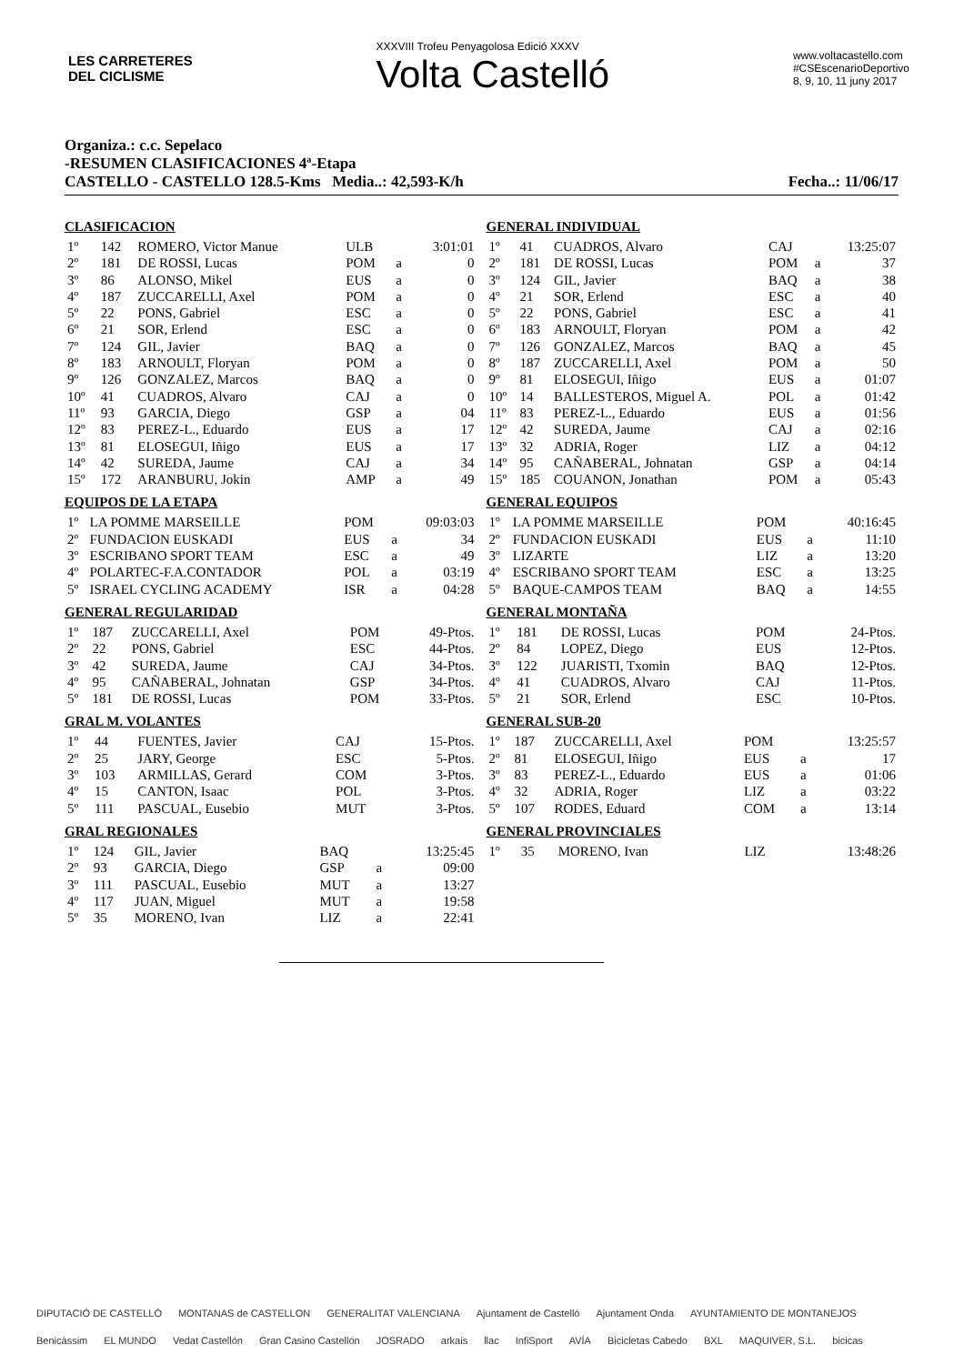LES CARRETERES
DEL CICLISME
XXXVIII Trofeu Penyagolosa Edició XXXV
Volta Castelló
www.voltacastello.com
#CSEscenarioDeportivo
8, 9, 10, 11 juny 2017
Organiza.: c.c. Sepelaco
-RESUMEN CLASIFICACIONES 4ª-Etapa
CASTELLO - CASTELLO 128.5-Kms Media..: 42,593-K/h
Fecha..: 11/06/17
CLASIFICACION
| 1º | 142 | ROMERO, Victor Manue | ULB | | 3:01:01 |
| 2º | 181 | DE ROSSI, Lucas | POM | a | 0 |
| 3º | 86 | ALONSO, Mikel | EUS | a | 0 |
| 4º | 187 | ZUCCARELLI, Axel | POM | a | 0 |
| 5º | 22 | PONS, Gabriel | ESC | a | 0 |
| 6º | 21 | SOR, Erlend | ESC | a | 0 |
| 7º | 124 | GIL, Javier | BAQ | a | 0 |
| 8º | 183 | ARNOULT, Floryan | POM | a | 0 |
| 9º | 126 | GONZALEZ, Marcos | BAQ | a | 0 |
| 10º | 41 | CUADROS, Alvaro | CAJ | a | 0 |
| 11º | 93 | GARCIA, Diego | GSP | a | 04 |
| 12º | 83 | PEREZ-L., Eduardo | EUS | a | 17 |
| 13º | 81 | ELOSEGUI, Iñigo | EUS | a | 17 |
| 14º | 42 | SUREDA, Jaume | CAJ | a | 34 |
| 15º | 172 | ARANBURU, Jokin | AMP | a | 49 |
EQUIPOS DE LA ETAPA
| 1º | LA POMME MARSEILLE | POM | | 09:03:03 |
| 2º | FUNDACION EUSKADI | EUS | a | 34 |
| 3º | ESCRIBANO SPORT TEAM | ESC | a | 49 |
| 4º | POLARTEC-F.A.CONTADOR | POL | a | 03:19 |
| 5º | ISRAEL CYCLING ACADEMY | ISR | a | 04:28 |
GENERAL REGULARIDAD
| 1º | 187 | ZUCCARELLI, Axel | POM | 49-Ptos. |
| 2º | 22 | PONS, Gabriel | ESC | 44-Ptos. |
| 3º | 42 | SUREDA, Jaume | CAJ | 34-Ptos. |
| 4º | 95 | CAÑABERAL, Johnatan | GSP | 34-Ptos. |
| 5º | 181 | DE ROSSI, Lucas | POM | 33-Ptos. |
GRAL M. VOLANTES
| 1º | 44 | FUENTES, Javier | CAJ | 15-Ptos. |
| 2º | 25 | JARY, George | ESC | 5-Ptos. |
| 3º | 103 | ARMILLAS, Gerard | COM | 3-Ptos. |
| 4º | 15 | CANTON, Isaac | POL | 3-Ptos. |
| 5º | 111 | PASCUAL, Eusebio | MUT | 3-Ptos. |
GRAL REGIONALES
| 1º | 124 | GIL, Javier | BAQ | | 13:25:45 |
| 2º | 93 | GARCIA, Diego | GSP | a | 09:00 |
| 3º | 111 | PASCUAL, Eusebio | MUT | a | 13:27 |
| 4º | 117 | JUAN, Miguel | MUT | a | 19:58 |
| 5º | 35 | MORENO, Ivan | LIZ | a | 22:41 |
GENERAL INDIVIDUAL
| 1º | 41 | CUADROS, Alvaro | CAJ | | 13:25:07 |
| 2º | 181 | DE ROSSI, Lucas | POM | a | 37 |
| 3º | 124 | GIL, Javier | BAQ | a | 38 |
| 4º | 21 | SOR, Erlend | ESC | a | 40 |
| 5º | 22 | PONS, Gabriel | ESC | a | 41 |
| 6º | 183 | ARNOULT, Floryan | POM | a | 42 |
| 7º | 126 | GONZALEZ, Marcos | BAQ | a | 45 |
| 8º | 187 | ZUCCARELLI, Axel | POM | a | 50 |
| 9º | 81 | ELOSEGUI, Iñigo | EUS | a | 01:07 |
| 10º | 14 | BALLESTEROS, Miguel A. | POL | a | 01:42 |
| 11º | 83 | PEREZ-L., Eduardo | EUS | a | 01:56 |
| 12º | 42 | SUREDA, Jaume | CAJ | a | 02:16 |
| 13º | 32 | ADRIA, Roger | LIZ | a | 04:12 |
| 14º | 95 | CAÑABERAL, Johnatan | GSP | a | 04:14 |
| 15º | 185 | COUANON, Jonathan | POM | a | 05:43 |
GENERAL EQUIPOS
| 1º | LA POMME MARSEILLE | POM | | 40:16:45 |
| 2º | FUNDACION EUSKADI | EUS | a | 11:10 |
| 3º | LIZARTE | LIZ | a | 13:20 |
| 4º | ESCRIBANO SPORT TEAM | ESC | a | 13:25 |
| 5º | BAQUE-CAMPOS TEAM | BAQ | a | 14:55 |
GENERAL MONTAÑA
| 1º | 181 | DE ROSSI, Lucas | POM | 24-Ptos. |
| 2º | 84 | LOPEZ, Diego | EUS | 12-Ptos. |
| 3º | 122 | JUARISTI, Txomin | BAQ | 12-Ptos. |
| 4º | 41 | CUADROS, Alvaro | CAJ | 11-Ptos. |
| 5º | 21 | SOR, Erlend | ESC | 10-Ptos. |
GENERAL SUB-20
| 1º | 187 | ZUCCARELLI, Axel | POM | | 13:25:57 |
| 2º | 81 | ELOSEGUI, Iñigo | EUS | a | 17 |
| 3º | 83 | PEREZ-L., Eduardo | EUS | a | 01:06 |
| 4º | 32 | ADRIA, Roger | LIZ | a | 03:22 |
| 5º | 107 | RODES, Eduard | COM | a | 13:14 |
GENERAL PROVINCIALES
| 1º | 35 | MORENO, Ivan | LIZ | 13:48:26 |
DIPUTACIÓ DE CASTELLÓ MONTANAS de CASTELLON GENERALITAT VALENCIANA Ajuntament de Castelló Ajuntament Onda AYUNTAMIENTO DE MONTANEJOS Benicàssim EL MUNDO Vedat Castellón Gran Casino Castellón JOSRADO arkais llac InfiSport AVÍA Bicicletas Cabedo BXL MAQUIVER, S.L. bicicas